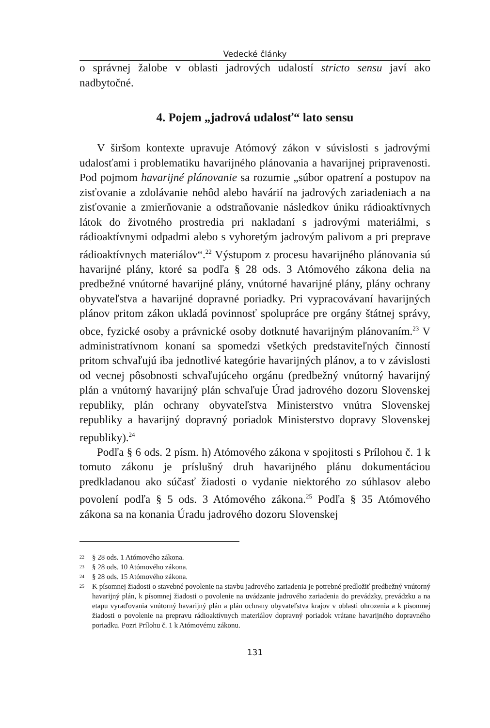Vedecké články
o správnej žalobe v oblasti jadrových udalostí stricto sensu javí ako nadbytočné.
4. Pojem „jadrová udalosť“ lato sensu
V širšom kontexte upravuje Atómový zákon v súvislosti s jadrovými udalosťami i problematiku havarijného plánovania a havarijnej pripravenosti. Pod pojmom havarijné plánovanie sa rozumie „súbor opatrení a postupov na zisťovanie a zdolávanie nehôd alebo havárií na jadrových zariadeniach a na zisťovanie a zmierňovanie a odstraňovanie následkov úniku rádioaktívnych látok do životného prostredia pri nakladaní s jadrovými materiálmi, s rádioaktívnymi odpadmi alebo s vyhoretým jadrovým palivom a pri preprave rádioaktívnych materiálov“.<sup>22</sup> Výstupom z procesu havarijného plánovania sú havarijné plány, ktoré sa podľa § 28 ods. 3 Atómového zákona delia na predbežné vnútorné havarijné plány, vnútorné havarijné plány, plány ochrany obyvateľstva a havarijné dopravné poriadky. Pri vypracovávaní havarijných plánov pritom zákon ukladá povinnosť spolupráce pre orgány štátnej správy, obce, fyzické osoby a právnické osoby dotknuté havarijným plánovaním.<sup>23</sup> V administratívnom konaní sa spomedzi všetkých predstaviteľných činností pritom schvaľujú iba jednotlivé kategórie havarijných plánov, a to v závislosti od vecnej pôsobnosti schvaľujúceho orgánu (predbežný vnútorný havarijný plán a vnútorný havarijný plán schvaľuje Úrad jadrového dozoru Slovenskej republiky, plán ochrany obyvateľstva Ministerstvo vnútra Slovenskej republiky a havarijný dopravný poriadok Ministerstvo dopravy Slovenskej republiky).<sup>24</sup>
Podľa § 6 ods. 2 písm. h) Atómového zákona v spojitosti s Prílohou č. 1 k tomuto zákonu je príslušný druh havarijného plánu dokumentáciou predkladanou ako súčasť žiadosti o vydanie niektorého zo súhlasov alebo povolení podľa § 5 ods. 3 Atómového zákona.<sup>25</sup> Podľa § 35 Atómového zákona sa na konania Úradu jadrového dozoru Slovenskej
22 § 28 ods. 1 Atómového zákona.
23 § 28 ods. 10 Atómového zákona.
24 § 28 ods. 15 Atómového zákona.
25 K písomnej žiadosti o stavebné povolenie na stavbu jadrového zariadenia je potrebné predložiť predbežný vnútorný havarijný plán, k písomnej žiadosti o povolenie na uvádzanie jadrového zariadenia do prevádzky, prevádzku a na etapu vyraďovania vnútorný havarijný plán a plán ochrany obyvateľstva krajov v oblasti ohrozenia a k písomnej žiadosti o povolenie na prepravu rádioaktívnych materiálov dopravný poriadok vrátane havarijného dopravného poriadku. Pozri Prílohu č. 1 k Atómovému zákonu.
131